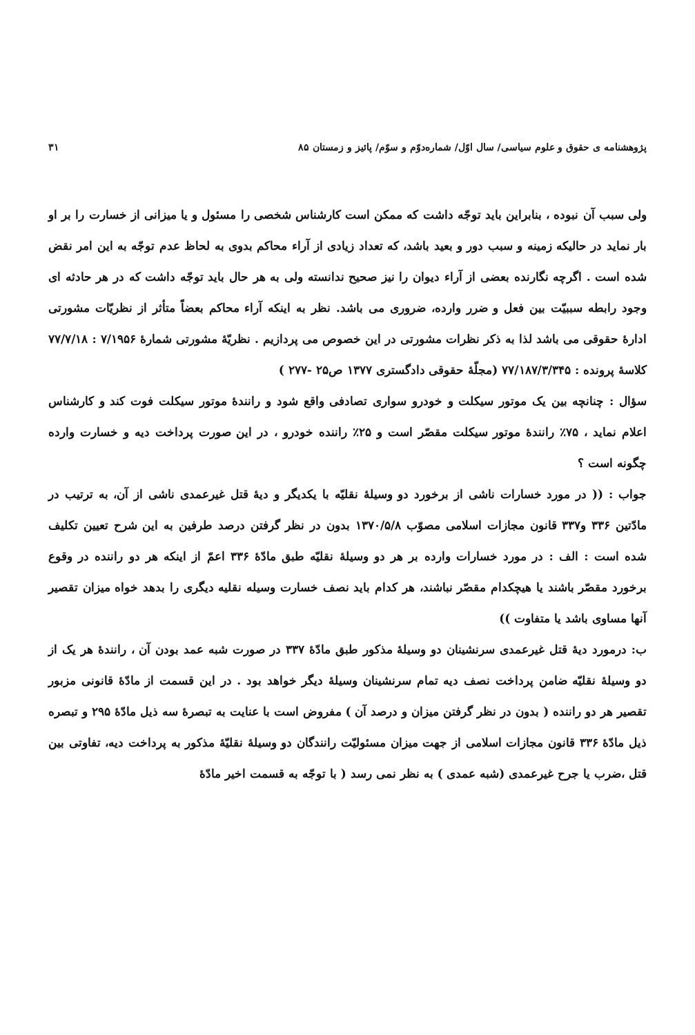پژوهشنامه ی حقوق و علوم سیاسی/ سال اوّل/ شماره‌دوّم و سوّم/ پائیز و زمستان ۸۵ ۳۱
ولی سبب آن نبوده ، بنابراین باید توجّه داشت که ممکن است کارشناس شخصی را مسئول و یا میزانی از خسارت را بر او بار نماید در حالیکه زمینه و سبب دور و بعید باشد، که تعداد زیادی از آراء محاکم بدوی به لحاظ عدم توجّه به این امر نقض شده است . اگرچه نگارنده بعضی از آراء دیوان را نیز صحیح ندانسته ولی به هر حال باید توجّه داشت که در هر حادثه ای وجود رابطه سببیّت بین فعل و ضرر وارده، ضروری می باشد. نظر به اینکه آراء محاکم بعضاً متأثر از نظریّات مشورتی ادارهٔ حقوقی می باشد لذا به ذکر نظرات مشورتی در این خصوص می پردازیم . نظریّهٔ مشورتی شمارهٔ ۷/۱۹۵۶ : ۷۷/۷/۱۸ کلاسهٔ پرونده : ۷۷/۱۸۷/۳/۳۴۵ (مجلّهٔ حقوقی دادگستری ۱۳۷۷ ص۲۵ -۲۷۷ )
سؤال : چنانچه بین یک موتور سیکلت و خودرو سواری تصادفی واقع شود و رانندهٔ موتور سیکلت فوت کند و کارشناس اعلام نماید ، ۷۵٪ رانندهٔ موتور سیکلت مقصّر است و ۲۵٪ راننده خودرو ، در این صورت پرداخت دیه و خسارت وارده چگونه است ؟
جواب : (( در مورد خسارات ناشی از برخورد دو وسیلهٔ نقلیّه با یکدیگر و دیهٔ قتل غیرعمدی ناشی از آن، به ترتیب در مادّتین ۳۳۶ و۳۳۷ قانون مجازات اسلامی مصوّب ۱۳۷۰/۵/۸ بدون در نظر گرفتن درصد طرفین به این شرح تعیین تکلیف شده است : الف : در مورد خسارات وارده بر هر دو وسیلهٔ نقلیّه طبق مادّهٔ ۳۳۶ اعمّ از اینکه هر دو راننده در وقوع برخورد مقصّر باشند یا هیچکدام مقصّر نباشند، هر کدام باید نصف خسارت وسیله نقلیه دیگری را بدهد خواه میزان تقصیر آنها مساوی باشد یا متفاوت ))
ب: درمورد دیهٔ قتل غیرعمدی سرنشینان دو وسیلهٔ مذکور طبق مادّهٔ ۳۳۷ در صورت شبه عمد بودن آن ، رانندهٔ هر یک از دو وسیلهٔ نقلیّه ضامن پرداخت نصف دیه تمام سرنشینان وسیلهٔ دیگر خواهد بود . در این قسمت از مادّهٔ قانونی مزبور تقصیر هر دو راننده ( بدون در نظر گرفتن میزان و درصد آن ) مفروض است با عنایت به تبصرهٔ سه ذیل مادّهٔ ۲۹۵ و تبصره ذیل مادّهٔ ۳۳۶ قانون مجازات اسلامی از جهت میزان مسئولیّت رانندگان دو وسیلهٔ نقلیّهٔ مذکور به پرداخت دیه، تفاوتی بین قتل ،ضرب یا جرح غیرعمدی (شبه عمدی ) به نظر نمی رسد ( با توجّه به قسمت اخیر مادّهٔ